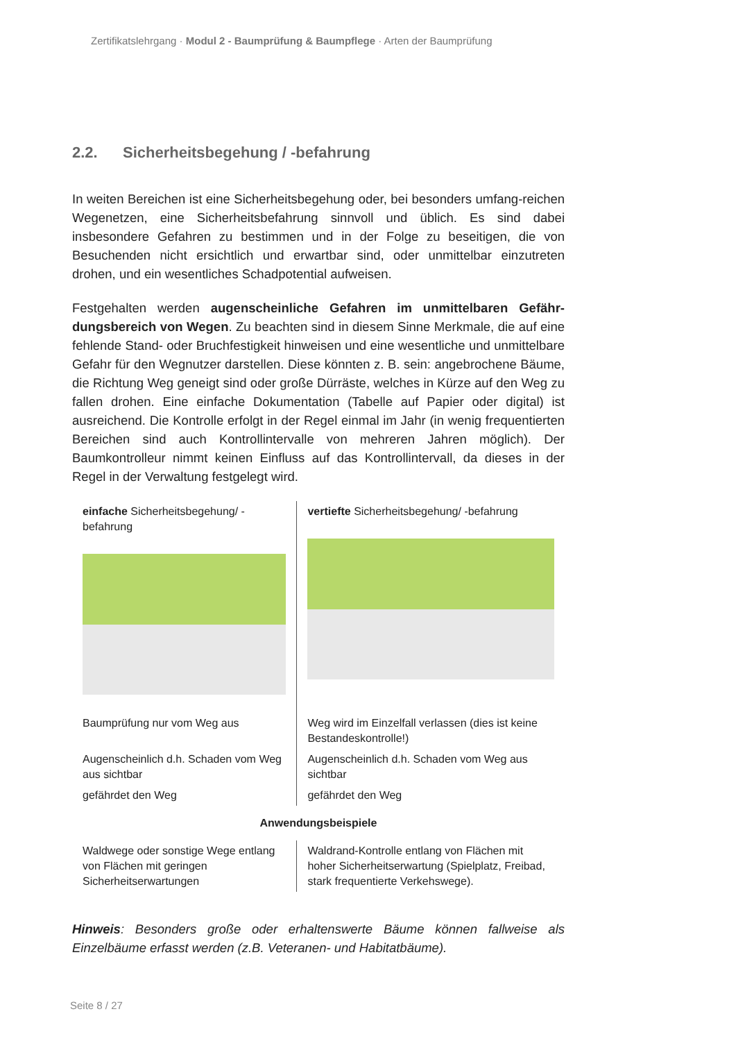Zertifikatslehrgang · Modul 2 - Baumprüfung & Baumpflege · Arten der Baumprüfung
2.2. Sicherheitsbegehung / -befahrung
In weiten Bereichen ist eine Sicherheitsbegehung oder, bei besonders umfang-reichen Wegenetzen, eine Sicherheitsbefahrung sinnvoll und üblich. Es sind dabei insbesondere Gefahren zu bestimmen und in der Folge zu beseitigen, die von Besuchenden nicht ersichtlich und erwartbar sind, oder unmittelbar einzutreten drohen, und ein wesentliches Schadpotential aufweisen.
Festgehalten werden augenscheinliche Gefahren im unmittelbaren Gefähr-dungsbereich von Wegen. Zu beachten sind in diesem Sinne Merkmale, die auf eine fehlende Stand- oder Bruchfestigkeit hinweisen und eine wesentliche und unmittelbare Gefahr für den Wegnutzer darstellen. Diese könnten z. B. sein: angebrochene Bäume, die Richtung Weg geneigt sind oder große Dürräste, welches in Kürze auf den Weg zu fallen drohen. Eine einfache Dokumentation (Tabelle auf Papier oder digital) ist ausreichend. Die Kontrolle erfolgt in der Regel einmal im Jahr (in wenig frequentierten Bereichen sind auch Kontrollintervalle von mehreren Jahren möglich). Der Baumkontrolleur nimmt keinen Einfluss auf das Kontrollintervall, da dieses in der Regel in der Verwaltung festgelegt wird.
| einfache Sicherheitsbegehung/ -befahrung | vertiefte Sicherheitsbegehung/ -befahrung |
| --- | --- |
| Baumprüfung nur vom Weg aus | Weg wird im Einzelfall verlassen (dies ist keine Bestandeskontrolle!) |
| Augenscheinlich d.h. Schaden vom Weg aus sichtbar | Augenscheinlich d.h. Schaden vom Weg aus sichtbar |
| gefährdet den Weg | gefährdet den Weg |
| Anwendungsbeispiele | |
| Waldwege oder sonstige Wege entlang von Flächen mit geringen Sicherheitserwartungen | Waldrand-Kontrolle entlang von Flächen mit hoher Sicherheitserwartung (Spielplatz, Freibad, stark frequentierte Verkehswege). |
Hinweis: Besonders große oder erhaltenswerte Bäume können fallweise als Einzelbäume erfasst werden (z.B. Veteranen- und Habitatbäume).
Seite 8 / 27